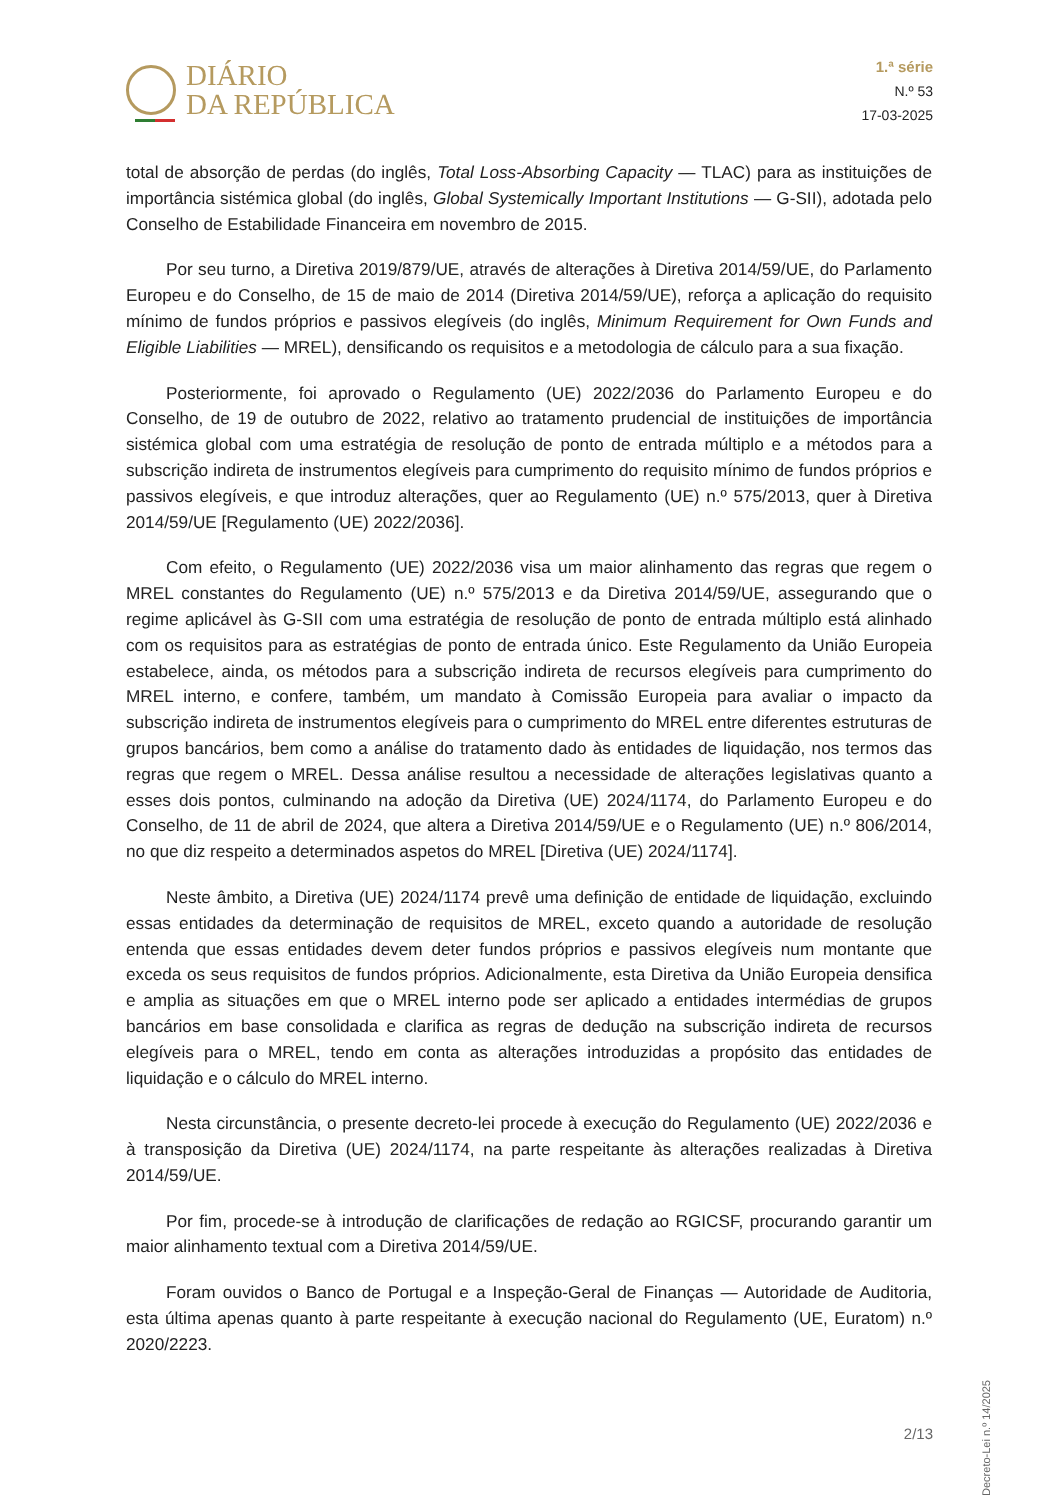DIÁRIO
DA REPÚBLICA
1.ª série
N.º 53
17-03-2025
total de absorção de perdas (do inglês, Total Loss-Absorbing Capacity — TLAC) para as instituições de importância sistémica global (do inglês, Global Systemically Important Institutions — G-SII), adotada pelo Conselho de Estabilidade Financeira em novembro de 2015.
Por seu turno, a Diretiva 2019/879/UE, através de alterações à Diretiva 2014/59/UE, do Parlamento Europeu e do Conselho, de 15 de maio de 2014 (Diretiva 2014/59/UE), reforça a aplicação do requisito mínimo de fundos próprios e passivos elegíveis (do inglês, Minimum Requirement for Own Funds and Eligible Liabilities — MREL), densificando os requisitos e a metodologia de cálculo para a sua fixação.
Posteriormente, foi aprovado o Regulamento (UE) 2022/2036 do Parlamento Europeu e do Conselho, de 19 de outubro de 2022, relativo ao tratamento prudencial de instituições de importância sistémica global com uma estratégia de resolução de ponto de entrada múltiplo e a métodos para a subscrição indireta de instrumentos elegíveis para cumprimento do requisito mínimo de fundos próprios e passivos elegíveis, e que introduz alterações, quer ao Regulamento (UE) n.º 575/2013, quer à Diretiva 2014/59/UE [Regulamento (UE) 2022/2036].
Com efeito, o Regulamento (UE) 2022/2036 visa um maior alinhamento das regras que regem o MREL constantes do Regulamento (UE) n.º 575/2013 e da Diretiva 2014/59/UE, assegurando que o regime aplicável às G-SII com uma estratégia de resolução de ponto de entrada múltiplo está alinhado com os requisitos para as estratégias de ponto de entrada único. Este Regulamento da União Europeia estabelece, ainda, os métodos para a subscrição indireta de recursos elegíveis para cumprimento do MREL interno, e confere, também, um mandato à Comissão Europeia para avaliar o impacto da subscrição indireta de instrumentos elegíveis para o cumprimento do MREL entre diferentes estruturas de grupos bancários, bem como a análise do tratamento dado às entidades de liquidação, nos termos das regras que regem o MREL. Dessa análise resultou a necessidade de alterações legislativas quanto a esses dois pontos, culminando na adoção da Diretiva (UE) 2024/1174, do Parlamento Europeu e do Conselho, de 11 de abril de 2024, que altera a Diretiva 2014/59/UE e o Regulamento (UE) n.º 806/2014, no que diz respeito a determinados aspetos do MREL [Diretiva (UE) 2024/1174].
Neste âmbito, a Diretiva (UE) 2024/1174 prevê uma definição de entidade de liquidação, excluindo essas entidades da determinação de requisitos de MREL, exceto quando a autoridade de resolução entenda que essas entidades devem deter fundos próprios e passivos elegíveis num montante que exceda os seus requisitos de fundos próprios. Adicionalmente, esta Diretiva da União Europeia densifica e amplia as situações em que o MREL interno pode ser aplicado a entidades intermédias de grupos bancários em base consolidada e clarifica as regras de dedução na subscrição indireta de recursos elegíveis para o MREL, tendo em conta as alterações introduzidas a propósito das entidades de liquidação e o cálculo do MREL interno.
Nesta circunstância, o presente decreto-lei procede à execução do Regulamento (UE) 2022/2036 e à transposição da Diretiva (UE) 2024/1174, na parte respeitante às alterações realizadas à Diretiva 2014/59/UE.
Por fim, procede-se à introdução de clarificações de redação ao RGICSF, procurando garantir um maior alinhamento textual com a Diretiva 2014/59/UE.
Foram ouvidos o Banco de Portugal e a Inspeção-Geral de Finanças — Autoridade de Auditoria, esta última apenas quanto à parte respeitante à execução nacional do Regulamento (UE, Euratom) n.º 2020/2223.
Decreto-Lei n.º 14/2025
2/13